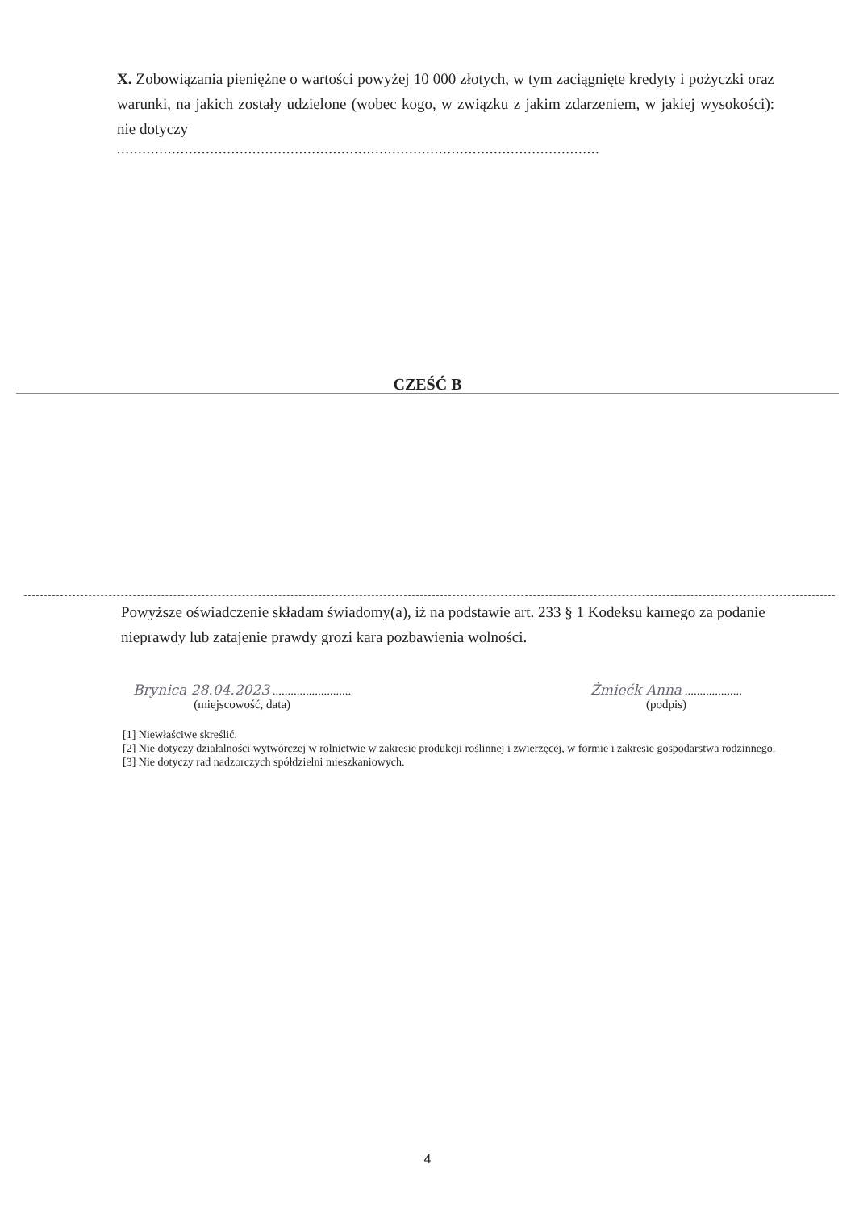X. Zobowiązania pieniężne o wartości powyżej 10 000 złotych, w tym zaciągnięte kredyty i pożyczki oraz warunki, na jakich zostały udzielone (wobec kogo, w związku z jakim zdarzeniem, w jakiej wysokości): nie dotyczy
..................................................................................................................
CZEŚĆ B
Powyższe oświadczenie składam świadomy(a), iż na podstawie art. 233 § 1 Kodeksu karnego za podanie nieprawdy lub zatajenie prawdy grozi kara pozbawienia wolności.
Brynica 28.04.2023 ..........................
(miejscowość, data)
Żmiećk Anna ...................
(podpis)
[1] Niewłaściwe skreślić.
[2] Nie dotyczy działalności wytwórczej w rolnictwie w zakresie produkcji roślinnej i zwierzęcej, w formie i zakresie gospodarstwa rodzinnego.
[3] Nie dotyczy rad nadzorczych spółdzielni mieszkaniowych.
4